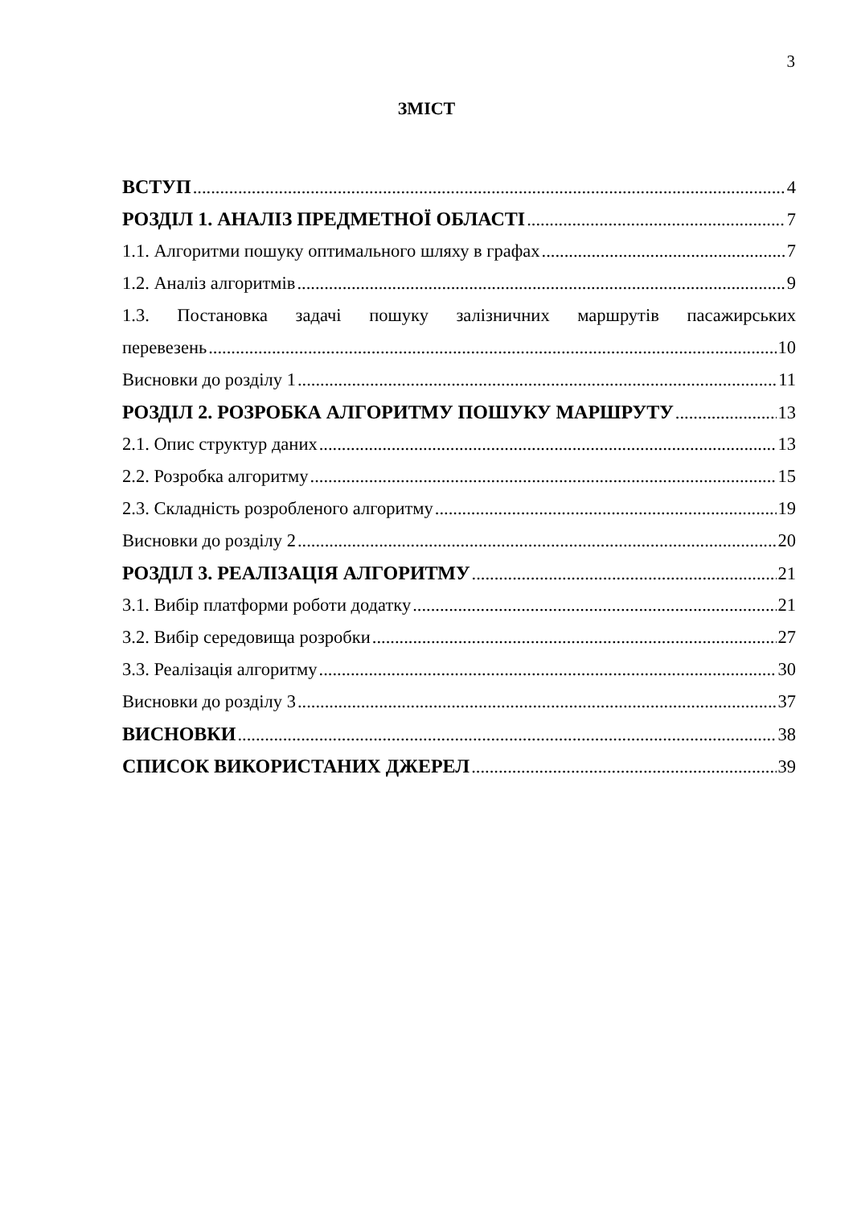3
ЗМІСТ
ВСТУП 4
РОЗДІЛ 1. АНАЛІЗ ПРЕДМЕТНОЇ ОБЛАСТІ 7
1.1. Алгоритми пошуку оптимального шляху в графах 7
1.2. Аналіз алгоритмів 9
1.3. Постановка задачі пошуку залізничних маршрутів пасажирських
перевезень 10
Висновки до розділу 1 11
РОЗДІЛ 2. РОЗРОБКА АЛГОРИТМУ ПОШУКУ МАРШРУТУ 13
2.1. Опис структур даних 13
2.2. Розробка алгоритму 15
2.3. Складність розробленого алгоритму 19
Висновки до розділу 2 20
РОЗДІЛ 3. РЕАЛІЗАЦІЯ АЛГОРИТМУ 21
3.1. Вибір платформи роботи додатку 21
3.2. Вибір середовища розробки 27
3.3. Реалізація алгоритму 30
Висновки до розділу 3 37
ВИСНОВКИ 38
СПИСОК ВИКОРИСТАНИХ ДЖЕРЕЛ 39